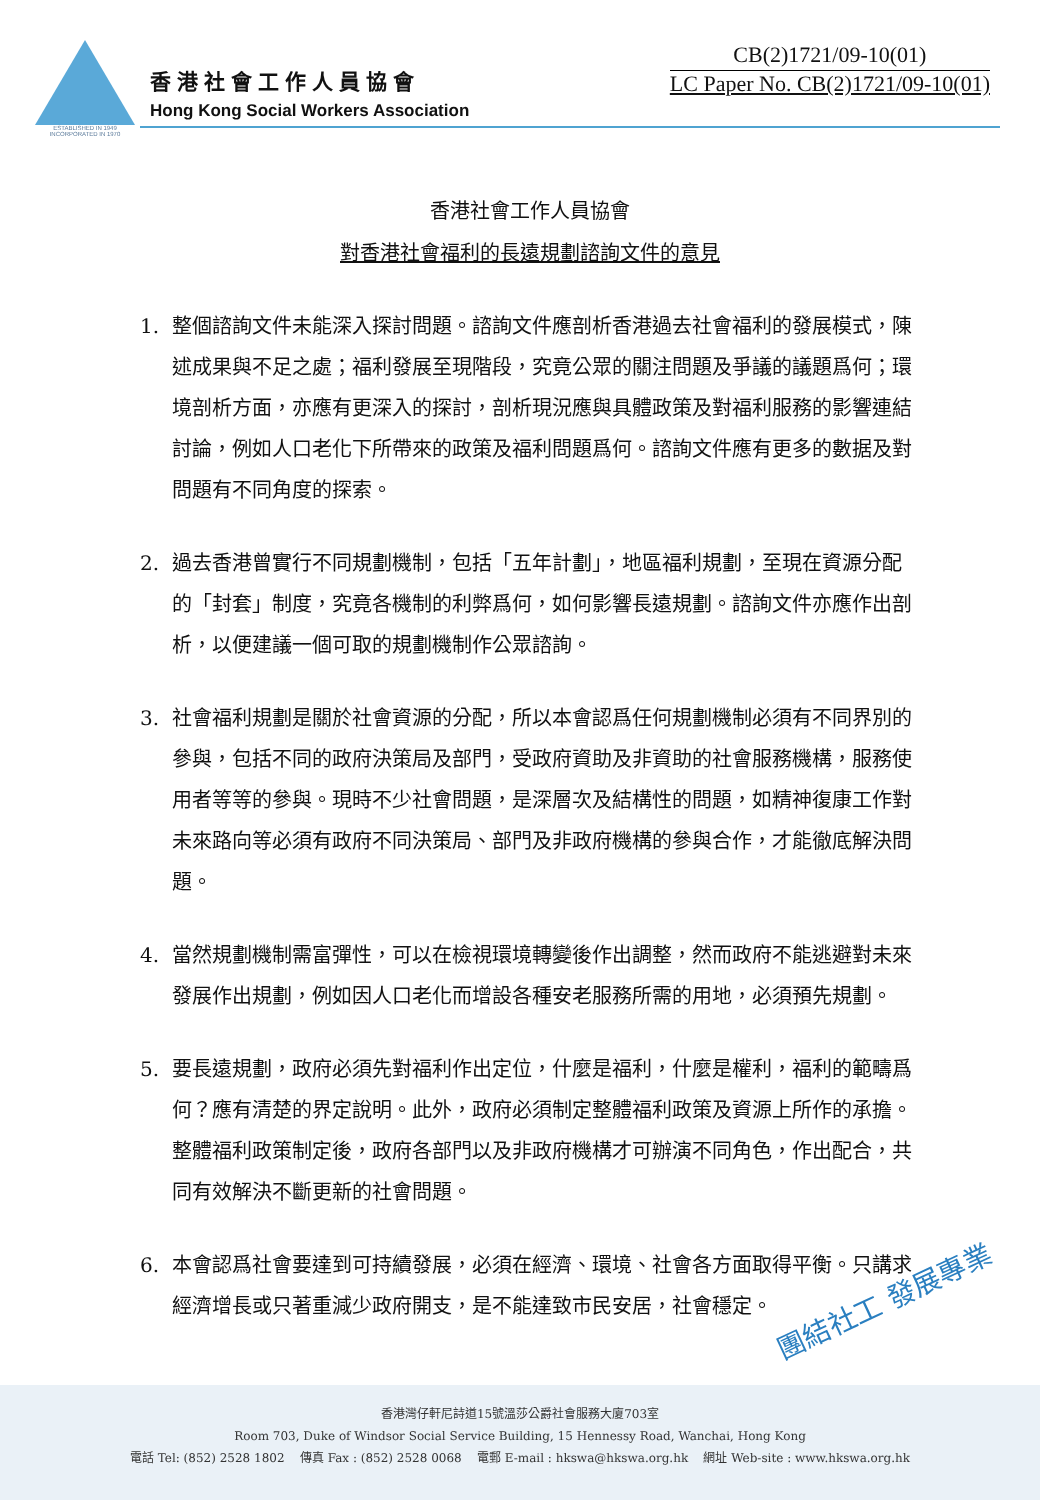ESTABLISHED IN 1949
INCORPORATED IN 1970
香港社會工作人員協會
Hong Kong Social Workers Association
CB(2)1721/09-10(01)
LC Paper No. CB(2)1721/09-10(01)
香港社會工作人員協會
對香港社會福利的長遠規劃諮詢文件的意見
1. 整個諮詢文件未能深入探討問題。諮詢文件應剖析香港過去社會福利的發展模式，陳述成果與不足之處；福利發展至現階段，究竟公眾的關注問題及爭議的議題爲何；環境剖析方面，亦應有更深入的探討，剖析現況應與具體政策及對福利服務的影響連結討論，例如人口老化下所帶來的政策及福利問題爲何。諮詢文件應有更多的數据及對問題有不同角度的探索。
2. 過去香港曾實行不同規劃機制，包括「五年計劃」，地區福利規劃，至現在資源分配的「封套」制度，究竟各機制的利弊爲何，如何影響長遠規劃。諮詢文件亦應作出剖析，以便建議一個可取的規劃機制作公眾諮詢。
3. 社會福利規劃是關於社會資源的分配，所以本會認爲任何規劃機制必須有不同界別的參與，包括不同的政府決策局及部門，受政府資助及非資助的社會服務機構，服務使用者等等的參與。現時不少社會問題，是深層次及結構性的問題，如精神復康工作對未來路向等必須有政府不同決策局、部門及非政府機構的參與合作，才能徹底解決問題。
4. 當然規劃機制需富彈性，可以在檢視環境轉變後作出調整，然而政府不能逃避對未來發展作出規劃，例如因人口老化而增設各種安老服務所需的用地，必須預先規劃。
5. 要長遠規劃，政府必須先對福利作出定位，什麼是福利，什麼是權利，福利的範疇爲何？應有清楚的界定說明。此外，政府必須制定整體福利政策及資源上所作的承擔。整體福利政策制定後，政府各部門以及非政府機構才可辦演不同角色，作出配合，共同有效解決不斷更新的社會問題。
6. 本會認爲社會要達到可持續發展，必須在經濟、環境、社會各方面取得平衡。只講求經濟增長或只著重減少政府開支，是不能達致市民安居，社會穩定。
團結社工 發展專業
香港灣仔軒尼詩道15號溫莎公爵社會服務大廈703室
Room 703, Duke of Windsor Social Service Building, 15 Hennessy Road, Wanchai, Hong Kong
電話 Tel: (852) 2528 1802 傳真 Fax : (852) 2528 0068 電郵 E-mail : hkswa@hkswa.org.hk 網址 Web-site : www.hkswa.org.hk